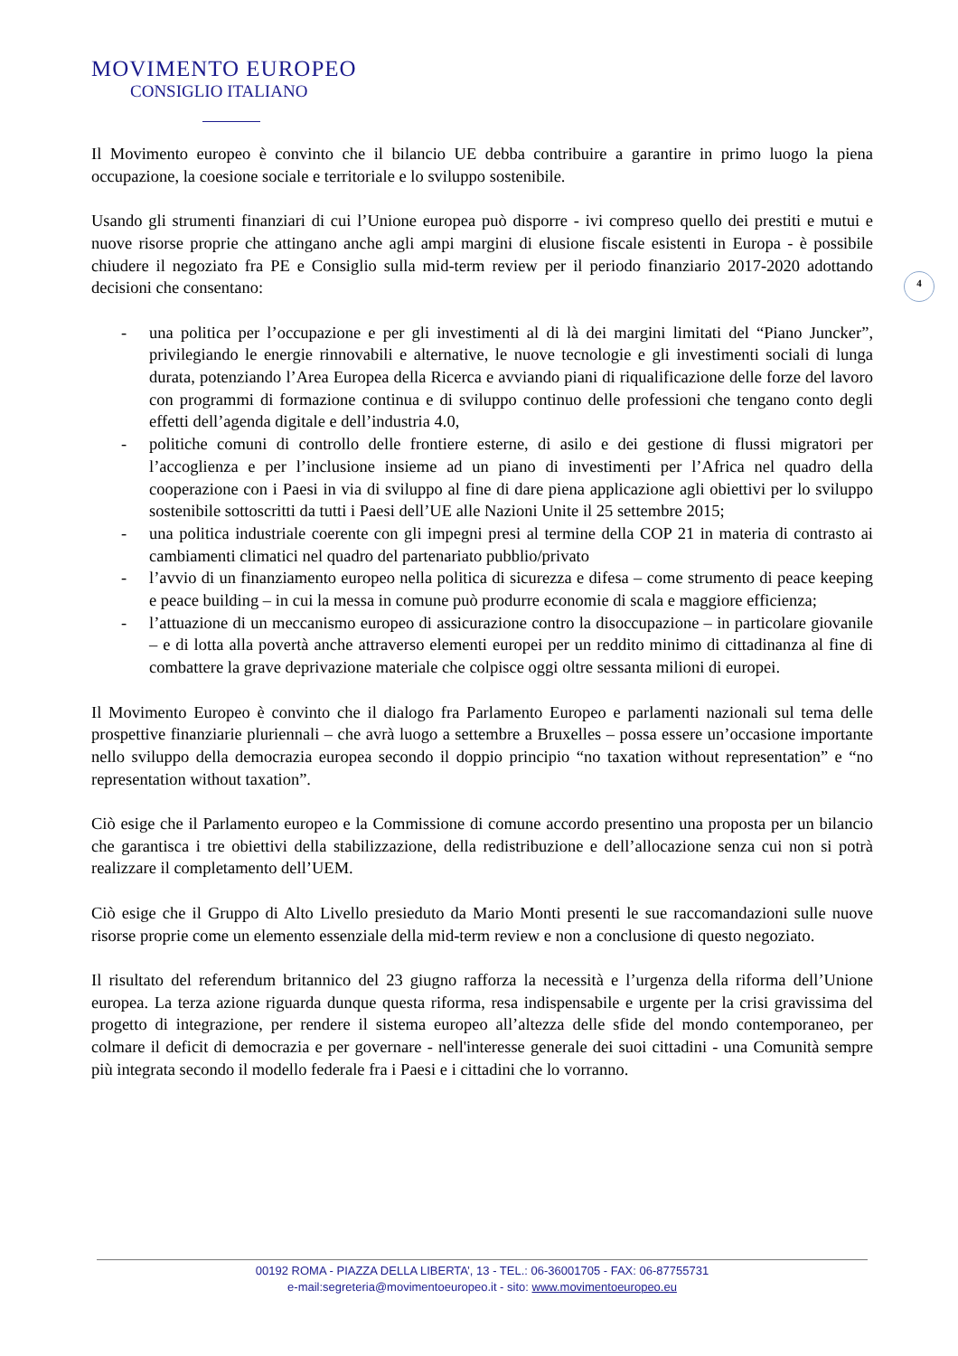MOVIMENTO EUROPEO
CONSIGLIO ITALIANO
4
Il Movimento europeo è convinto che il bilancio UE debba contribuire a garantire in primo luogo la piena occupazione, la coesione sociale e territoriale e lo sviluppo sostenibile.
Usando gli strumenti finanziari di cui l’Unione europea può disporre - ivi compreso quello dei prestiti e mutui e nuove risorse proprie che attingano anche agli ampi margini di elusione fiscale esistenti in Europa - è possibile chiudere il negoziato fra PE e Consiglio sulla mid-term review per il periodo finanziario 2017-2020 adottando decisioni che consentano:
- una politica per l’occupazione e per gli investimenti al di là dei margini limitati del “Piano Juncker”, privilegiando le energie rinnovabili e alternative, le nuove tecnologie e gli investimenti sociali di lunga durata, potenziando l’Area Europea della Ricerca e avviando piani di riqualificazione delle forze del lavoro con programmi di formazione continua e di sviluppo continuo delle professioni che tengano conto degli effetti dell’agenda digitale e dell’industria 4.0,
- politiche comuni di controllo delle frontiere esterne, di asilo e dei gestione di flussi migratori per l’accoglienza e per l’inclusione insieme ad un piano di investimenti per l’Africa nel quadro della cooperazione con i Paesi in via di sviluppo al fine di dare piena applicazione agli obiettivi per lo sviluppo sostenibile sottoscritti da tutti i Paesi dell’UE alle Nazioni Unite il 25 settembre 2015;
- una politica industriale coerente con gli impegni presi al termine della COP 21 in materia di contrasto ai cambiamenti climatici nel quadro del partenariato pubblio/privato
- l’avvio di un finanziamento europeo nella politica di sicurezza e difesa – come strumento di peace keeping e peace building – in cui la messa in comune può produrre economie di scala e maggiore efficienza;
- l’attuazione di un meccanismo europeo di assicurazione contro la disoccupazione – in particolare giovanile – e di lotta alla povertà anche attraverso elementi europei per un reddito minimo di cittadinanza al fine di combattere la grave deprivazione materiale che colpisce oggi oltre sessanta milioni di europei.
Il Movimento Europeo è convinto che il dialogo fra Parlamento Europeo e parlamenti nazionali sul tema delle prospettive finanziarie pluriennali – che avrà luogo a settembre a Bruxelles – possa essere un’occasione importante nello sviluppo della democrazia europea secondo il doppio principio “no taxation without representation” e “no representation without taxation”.
Ciò esige che il Parlamento europeo e la Commissione di comune accordo presentino una proposta per un bilancio che garantisca i tre obiettivi della stabilizzazione, della redistribuzione e dell’allocazione senza cui non si potrà realizzare il completamento dell’UEM.
Ciò esige che il Gruppo di Alto Livello presieduto da Mario Monti presenti le sue raccomandazioni sulle nuove risorse proprie come un elemento essenziale della mid-term review e non a conclusione di questo negoziato.
Il risultato del referendum britannico del 23 giugno rafforza la necessità e l’urgenza della riforma dell’Unione europea. La terza azione riguarda dunque questa riforma, resa indispensabile e urgente per la crisi gravissima del progetto di integrazione, per rendere il sistema europeo all’altezza delle sfide del mondo contemporaneo, per colmare il deficit di democrazia e per governare - nell'interesse generale dei suoi cittadini - una Comunità sempre più integrata secondo il modello federale fra i Paesi e i cittadini che lo vorranno.
00192 ROMA - PIAZZA DELLA LIBERTA’, 13 - TEL.: 06-36001705 - FAX: 06-87755731
e-mail:segreteria@movimentoeuropeo.it - sito: www.movimentoeuropeo.eu